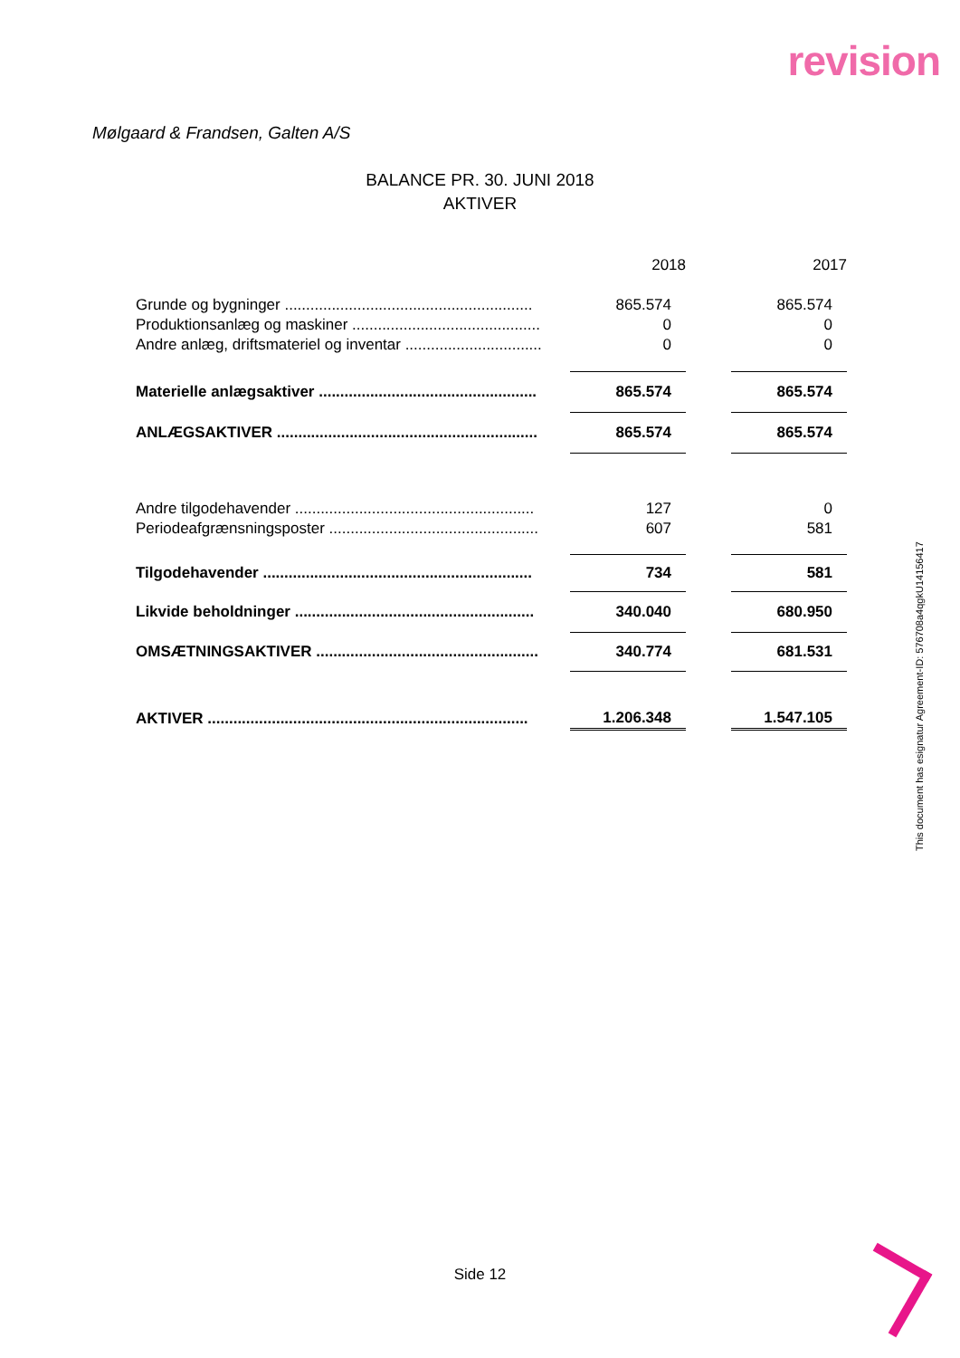revision
Mølgaard & Frandsen, Galten A/S
BALANCE PR. 30. JUNI 2018
AKTIVER
| | 2018 | | 2017 |
| --- | --- | --- | --- |
| Grunde og bygninger .......................................................... | 865.574 | | 865.574 |
| Produktionsanlæg og maskiner ............................................ | 0 | | 0 |
| Andre anlæg, driftsmateriel og inventar ................................ | 0 | | 0 |
| Materielle anlægsaktiver ................................................... | 865.574 | | 865.574 |
| ANLÆGSAKTIVER ............................................................. | 865.574 | | 865.574 |
| Andre tilgodehavender ........................................................ | 127 | | 0 |
| Periodeafgrænsningsposter ................................................. | 607 | | 581 |
| Tilgodehavender ............................................................... | 734 | | 581 |
| Likvide beholdninger ........................................................ | 340.040 | | 680.950 |
| OMSÆTNINGSAKTIVER .................................................... | 340.774 | | 681.531 |
| AKTIVER ........................................................................... | 1.206.348 | | 1.547.105 |
This document has esignatur Agreement-ID: 576708a4qgkU14156417
Side 12